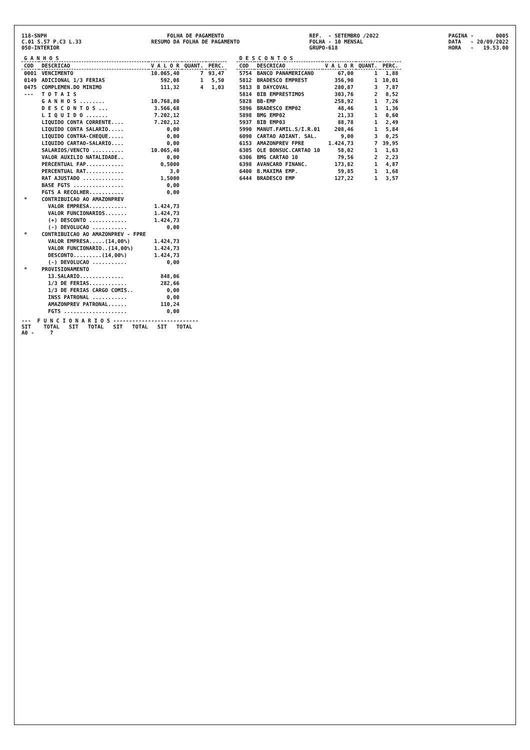118-SNPH C.01 S.57 P.C3 L.33 050-INTERIOR
FOLHA DE PAGAMENTO RESUMO DA FOLHA DE PAGAMENTO
REF. - SETEMBRO /2022 FOLHA - 10 MENSAL GRUPO-618
PAGINA - 0005 DATA - 20/09/2022 HORA - 19.53.00
| G A N H O S | | | | |
| --- | --- | --- | --- | --- |
| COD | DESCRICAO | V A L O R | QUANT. | PERC. |
| 0001 | VENCIMENTO | 10.065,40 | 7 | 93,47 |
| 0149 | ADICIONAL 1/3 FERIAS | 592,08 | 1 | 5,50 |
| 0475 | COMPLEMEN.DO MINIMO | 111,32 | 4 | 1,03 |
| --- | T O T A I S | | | |
| | G A N H O S ........ | 10.768,80 | | |
| | D E S C O N T O S ... | 3.566,68 | | |
| | L I Q U I D O ....... | 7.202,12 | | |
| | LIQUIDO CONTA CORRENTE.... | 7.202,12 | | |
| | LIQUIDO CONTA SALARIO..... | 0,00 | | |
| | LIQUIDO CONTRA-CHEQUE..... | 0,00 | | |
| | LIQUIDO CARTAO-SALARIO.... | 0,00 | | |
| | SALARIOS/VENCTO .......... | 10.065,40 | | |
| | VALOR AUXILIO NATALIDADE.. | 0,00 | | |
| | PERCENTUAL FAP............ | 0,5000 | | |
| | PERCENTUAL RAT............ | 3,0 | | |
| | RAT AJUSTADO ............. | 1,5000 | | |
| | BASE FGTS ................ | 0,00 | | |
| | FGTS A RECOLHER........... | 0,00 | | |
| * | CONTRIBUICAO AO AMAZONPREV | | | |
| | VALOR EMPRESA............ | 1.424,73 | | |
| | VALOR FUNCIONARIOS....... | 1.424,73 | | |
| | (+) DESCONTO ............ | 1.424,73 | | |
| | (-) DEVOLUCAO ........... | 0,00 | | |
| * | CONTRIBUICAO AO AMAZONPREV - FPRE | | | |
| | VALOR EMPRESA.....(14,00%) | 1.424,73 | | |
| | VALOR FUNCIONARIO..(14,00%) | 1.424,73 | | |
| | DESCONTO.........(14,00%) | 1.424,73 | | |
| | (-) DEVOLUCAO ........... | 0,00 | | |
| * | PROVISIONAMENTO | | | |
| | 13.SALARIO.............. | 848,06 | | |
| | 1/3 DE FERIAS............ | 282,66 | | |
| | 1/3 DE FERIAS CARGO COMIS.. | 0,00 | | |
| | INSS PATRONAL ........... | 0,00 | | |
| | AMAZONPREV PATRONAL...... | 110,24 | | |
| | FGTS .................... | 0,00 | | |
--- F U N C I O N A R I O S --------------------------- SIT TOTAL SIT TOTAL SIT TOTAL SIT TOTAL A0 - 7
| D E S C O N T O S | | | | |
| --- | --- | --- | --- | --- |
| COD | DESCRICAO | V A L O R | QUANT. | PERC. |
| 5754 | BANCO PANAMERICANO | 67,00 | 1 | 1,88 |
| 5812 | BRADESCO EMPREST | 356,90 | 1 | 10,01 |
| 5813 | B DAYCOVAL | 280,87 | 3 | 7,87 |
| 5814 | BIB EMPRESTIMOS | 303,76 | 2 | 8,52 |
| 5828 | BB-EMP | 258,92 | 1 | 7,26 |
| 5896 | BRADESCO EMP02 | 48,46 | 1 | 1,36 |
| 5898 | BMG EMP02 | 21,33 | 1 | 0,60 |
| 5937 | BIB EMP03 | 88,78 | 1 | 2,49 |
| 5990 | MANUT.FAMIL.S/I.R.01 | 208,46 | 1 | 5,84 |
| 6090 | CARTAO ADIANT. SAL. | 9,00 | 3 | 0,25 |
| 6153 | AMAZONPREV FPRE | 1.424,73 | 7 | 39,95 |
| 6305 | OLE BONSUC.CARTAO 10 | 58,02 | 1 | 1,63 |
| 6306 | BMG CARTAO 10 | 79,56 | 2 | 2,23 |
| 6398 | AVANCARD FINANC. | 173,82 | 1 | 4,87 |
| 6400 | B.MAXIMA EMP. | 59,85 | 1 | 1,68 |
| 6444 | BRADESCO EMP | 127,22 | 1 | 3,57 |